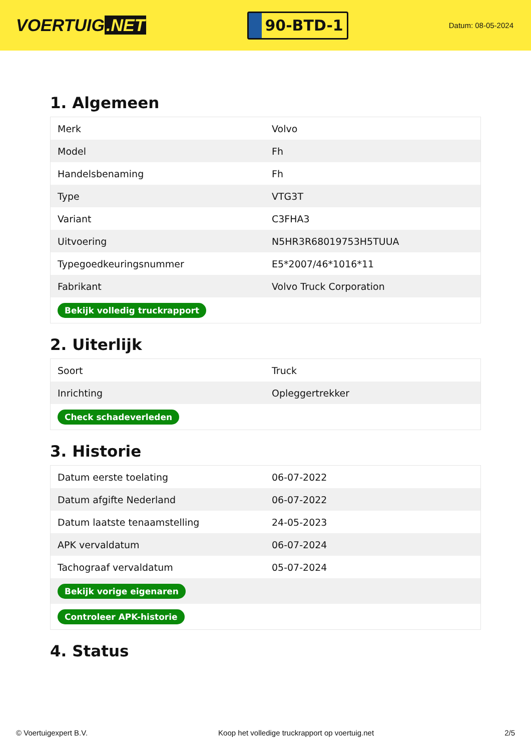VOERTUIG.NET
90-BTD-1
Datum: 08-05-2024
1. Algemeen
| Merk | Volvo |
| Model | Fh |
| Handelsbenaming | Fh |
| Type | VTG3T |
| Variant | C3FHA3 |
| Uitvoering | N5HR3R68019753H5TUUA |
| Typegoedkeuringsnummer | E5*2007/46*1016*11 |
| Fabrikant | Volvo Truck Corporation |
| Bekijk volledig truckrapport | |
2. Uiterlijk
| Soort | Truck |
| Inrichting | Opleggertrekker |
| Check schadeverleden | |
3. Historie
| Datum eerste toelating | 06-07-2022 |
| Datum afgifte Nederland | 06-07-2022 |
| Datum laatste tenaamstelling | 24-05-2023 |
| APK vervaldatum | 06-07-2024 |
| Tachograaf vervaldatum | 05-07-2024 |
| Bekijk vorige eigenaren | |
| Controleer APK-historie | |
4. Status
© Voertuigexpert B.V. Koop het volledige truckrapport op voertuig.net 2/5